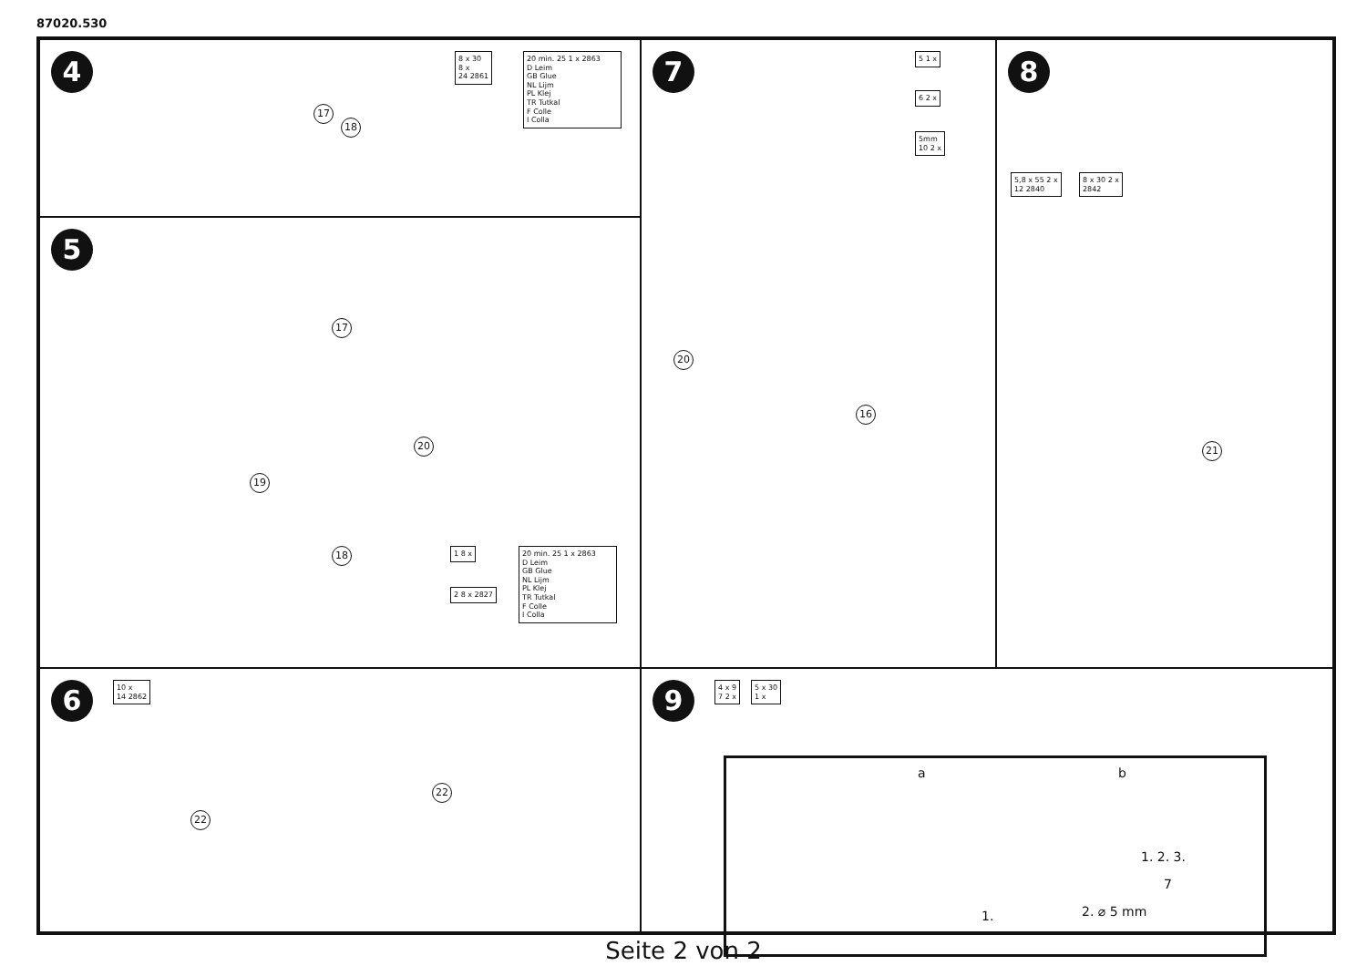87020.530
4
17
18
8 x 30
8 x
24 2861
20 min. 25 1 x 2863
D Leim
GB Glue
NL Lijm
PL Klej
TR Tutkal
F Colle
I Colla
7
5 1 x
6 2 x
5mm
10 2 x
20
16
8
5,8 x 55 2 x
12 2840
8 x 30 2 x
2842
21
5
17
20
19
18 1 8 x
2 8 x 2827
20 min. 25 1 x 2863
D Leim
GB Glue
NL Lijm
PL Klej
TR Tutkal
F Colle
I Colla
6
10 x
14 2862
22
22
9
4 x 9
7 2 x
5 x 30
1 x
a
1. 2. ⌀ 5 mm
b
1. 2. 3.
7
Seite 2 von 2